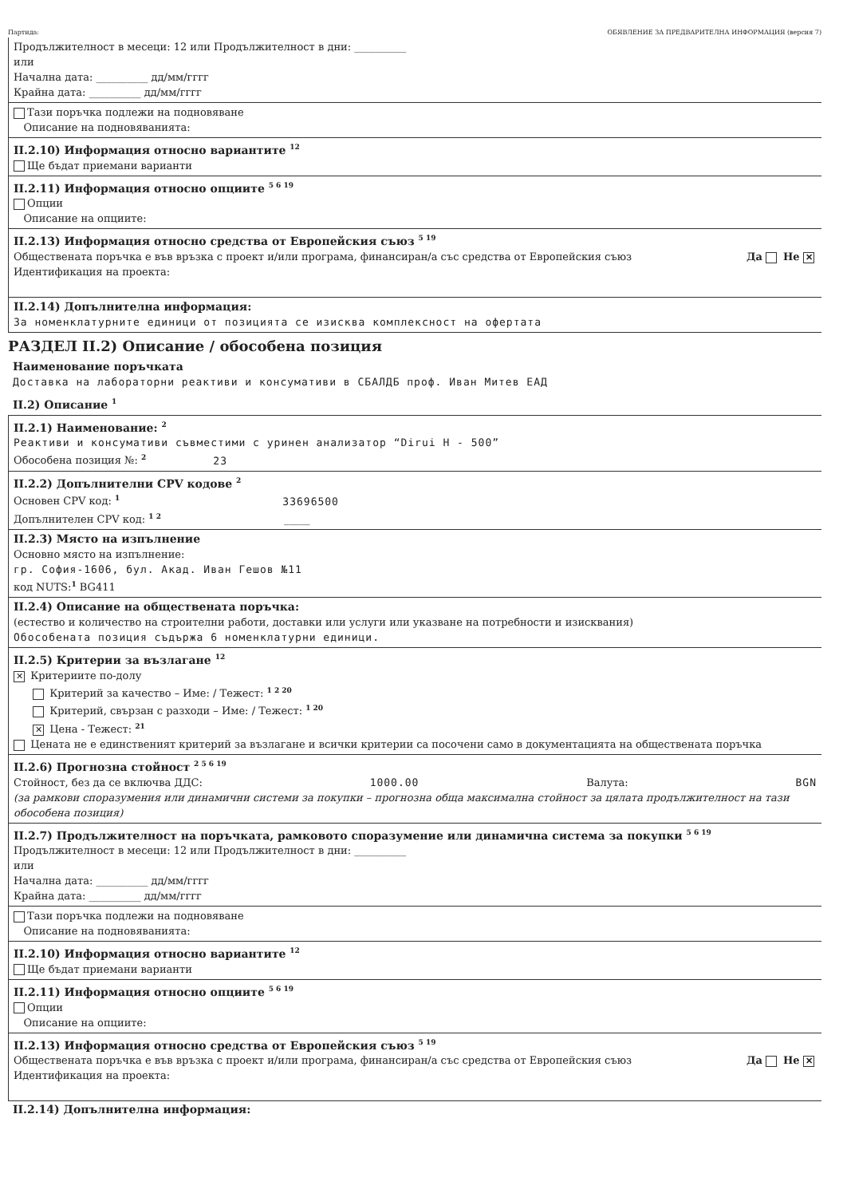Партида: ОБЯВЛЕНИЕ ЗА ПРЕДВАРИТЕЛНА ИНФОРМАЦИЯ (версия 7)
Продължителност в месеци: 12 или Продължителност в дни: __________
или
Начална дата: __________ дд/мм/гггг
Крайна дата: __________ дд/мм/гггг
Тази поръчка подлежи на подновяване
Описание на подновяванията:
II.2.10) Информация относно вариантите <sup>12</sup>
Ще бъдат приемани варианти
II.2.11) Информация относно опциите <sup>5 6 19</sup>
Опции
Описание на опциите:
II.2.13) Информация относно средства от Европейския съюз <sup>5 19</sup>
Обществената поръчка е във връзка с проект и/или програма, финансиран/а със средства от Европейския съюз Да Не ✕
Идентификация на проекта:
II.2.14) Допълнителна информация:
За номенклатурните единици от позицията се изисква комплексност на офертата
РАЗДЕЛ II.2) Описание / обособена позиция
Наименование поръчката
Доставка на лабораторни реактиви и консумативи в СБАЛДБ проф. Иван Митев ЕАД
II.2) Описание <sup>1</sup>
II.2.1) Наименование: <sup>2</sup>
Реактиви и консумативи съвместими с уринен анализатор “Dirui H - 500”
Обособена позиция №: <sup>2</sup> 23
II.2.2) Допълнителни CPV кодове <sup>2</sup>
Основен CPV код: <sup>1</sup> 33696500
Допълнителен CPV код: <sup>1 2</sup> _____
II.2.3) Място на изпълнение
Основно място на изпълнение:
гр. София-1606, бул. Акад. Иван Гешов №11
код NUTS:<sup>1</sup> BG411
II.2.4) Описание на обществената поръчка:
(естество и количество на строителни работи, доставки или услуги или указване на потребности и изисквания)
Обособената позиция съдържа 6 номенклатурни единици.
II.2.5) Критерии за възлагане <sup>12</sup>
✕ Критериите по-долу
Критерий за качество – Име: / Тежест: <sup>1 2 20</sup>
Критерий, свързан с разходи – Име: / Тежест: <sup>1 20</sup>
✕ Цена - Тежест: <sup>21</sup>
Цената не е единственият критерий за възлагане и всички критерии са посочени само в документацията на обществената поръчка
II.2.6) Прогнозна стойност <sup>2 5 6 19</sup>
Стойност, без да се включва ДДС: 1000.00 Валута: BGN
(за рамкови споразумения или динамични системи за покупки – прогнозна обща максимална стойност за цялата продължителност на тази обособена позиция)
II.2.7) Продължителност на поръчката, рамковото споразумение или динамична система за покупки <sup>5 6 19</sup>
Продължителност в месеци: 12 или Продължителност в дни: __________
или
Начална дата: __________ дд/мм/гггг
Крайна дата: __________ дд/мм/гггг
Тази поръчка подлежи на подновяване
Описание на подновяванията:
II.2.10) Информация относно вариантите <sup>12</sup>
Ще бъдат приемани варианти
II.2.11) Информация относно опциите <sup>5 6 19</sup>
Опции
Описание на опциите:
II.2.13) Информация относно средства от Европейския съюз <sup>5 19</sup>
Обществената поръчка е във връзка с проект и/или програма, финансиран/а със средства от Европейския съюз Да Не ✕
Идентификация на проекта:
II.2.14) Допълнителна информация: